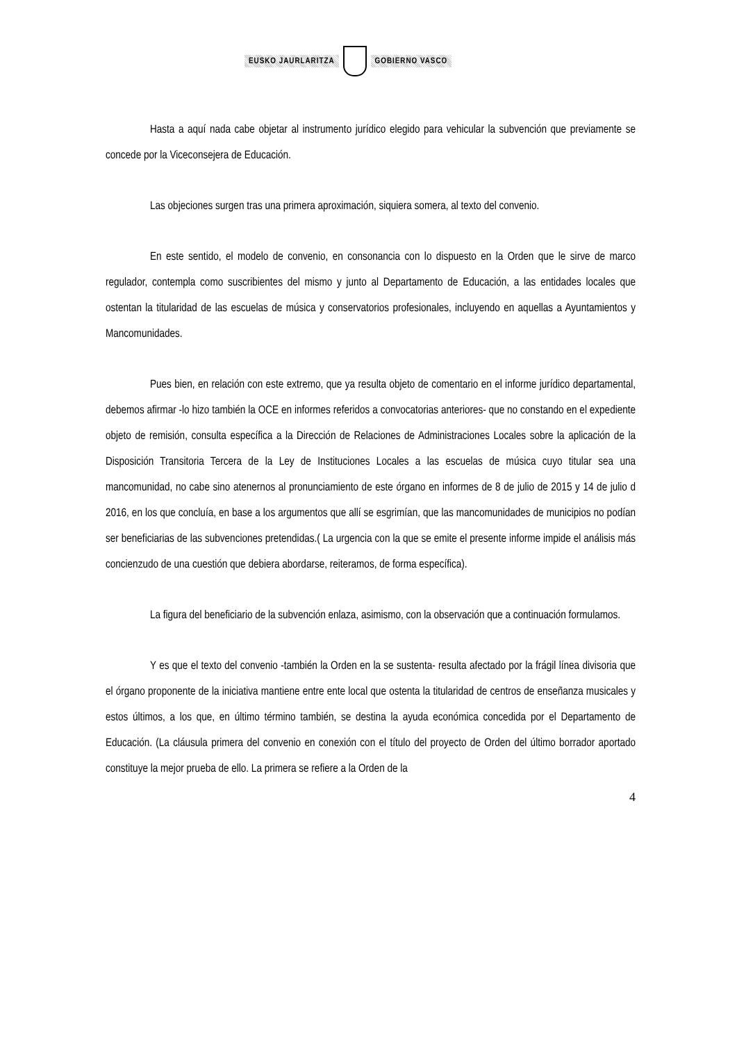EUSKO JAURLARITZA GOBIERNO VASCO
Hasta a aquí nada cabe objetar al instrumento jurídico elegido para vehicular la subvención que previamente se concede por la Viceconsejera de Educación.
Las objeciones surgen tras una primera aproximación, siquiera somera, al texto del convenio.
En este sentido, el modelo de convenio, en consonancia con lo dispuesto en la Orden que le sirve de marco regulador, contempla como suscribientes del mismo y junto al Departamento de Educación, a las entidades locales que ostentan la titularidad de las escuelas de música y conservatorios profesionales, incluyendo en aquellas a Ayuntamientos y Mancomunidades.
Pues bien, en relación con este extremo, que ya resulta objeto de comentario en el informe jurídico departamental, debemos afirmar -lo hizo también la OCE en informes referidos a convocatorias anteriores- que no constando en el expediente objeto de remisión, consulta específica a la Dirección de Relaciones de Administraciones Locales sobre la aplicación de la Disposición Transitoria Tercera de la Ley de Instituciones Locales a las escuelas de música cuyo titular sea una mancomunidad, no cabe sino atenernos al pronunciamiento de este órgano en informes de 8 de julio de 2015 y 14 de julio d 2016, en los que concluía, en base a los argumentos que allí se esgrimían, que las mancomunidades de municipios no podían ser beneficiarias de las subvenciones pretendidas.( La urgencia con la que se emite el presente informe impide el análisis más concienzudo de una cuestión que debiera abordarse, reiteramos, de forma específica).
La figura del beneficiario de la subvención enlaza, asimismo, con la observación que a continuación formulamos.
Y es que el texto del convenio -también la Orden en la se sustenta- resulta afectado por la frágil línea divisoria que el órgano proponente de la iniciativa mantiene entre ente local que ostenta la titularidad de centros de enseñanza musicales y estos últimos, a los que, en último término también, se destina la ayuda económica concedida por el Departamento de Educación. (La cláusula primera del convenio en conexión con el título del proyecto de Orden del último borrador aportado constituye la mejor prueba de ello. La primera se refiere a la Orden de la
4